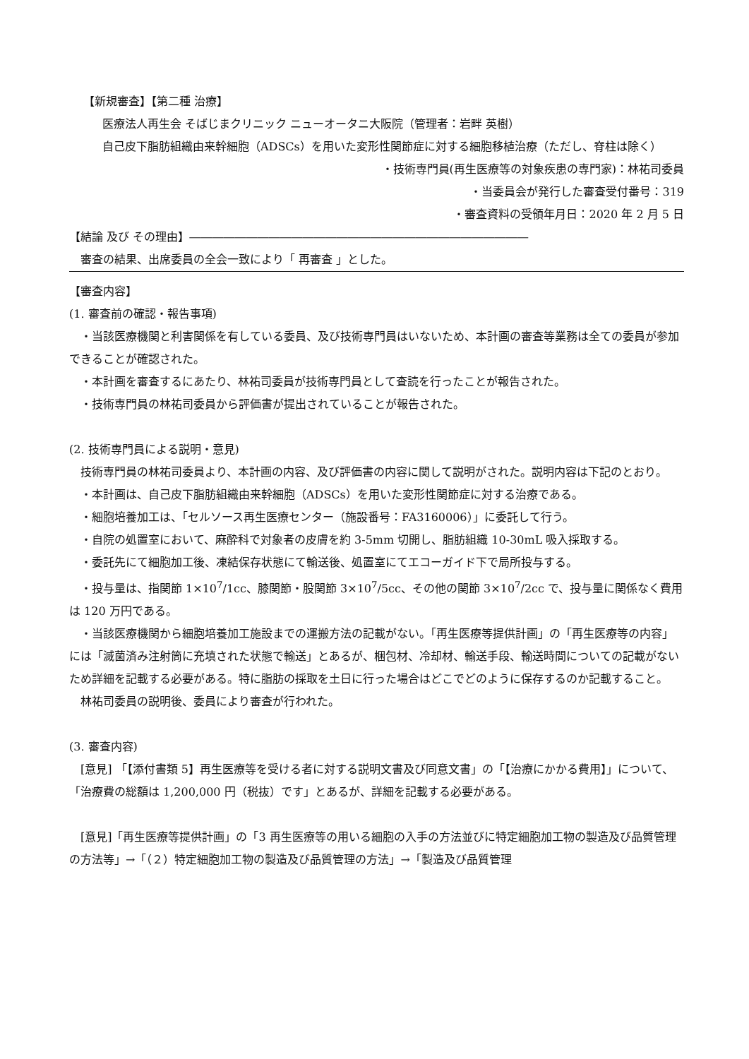【新規審査】【第二種 治療】
医療法人再生会 そばじまクリニック ニューオータニ大阪院（管理者：岩畔 英樹）
自己皮下脂肪組織由来幹細胞（ADSCs）を用いた変形性関節症に対する細胞移植治療（ただし、脊柱は除く）
・技術専門員(再生医療等の対象疾患の専門家)：林祐司委員
・当委員会が発行した審査受付番号：319
・審査資料の受領年月日：2020 年 2 月 5 日
【結論 及び その理由】――――――――――――――――――――――――――――――
審査の結果、出席委員の全会一致により「 再審査 」とした。
【審査内容】
(1. 審査前の確認・報告事項)
・当該医療機関と利害関係を有している委員、及び技術専門員はいないため、本計画の審査等業務は全ての委員が参加できることが確認された。
・本計画を審査するにあたり、林祐司委員が技術専門員として査読を行ったことが報告された。
・技術専門員の林祐司委員から評価書が提出されていることが報告された。
(2. 技術専門員による説明・意見)
技術専門員の林祐司委員より、本計画の内容、及び評価書の内容に関して説明がされた。説明内容は下記のとおり。
・本計画は、自己皮下脂肪組織由来幹細胞（ADSCs）を用いた変形性関節症に対する治療である。
・細胞培養加工は、「セルソース再生医療センター（施設番号：FA3160006）」に委託して行う。
・自院の処置室において、麻酔科で対象者の皮膚を約 3-5mm 切開し、脂肪組織 10-30mL 吸入採取する。
・委託先にて細胞加工後、凍結保存状態にて輸送後、処置室にてエコーガイド下で局所投与する。
・投与量は、指関節 1×10<sup>7</sup>/1cc、膝関節・股関節 3×10<sup>7</sup>/5cc、その他の関節 3×10<sup>7</sup>/2cc で、投与量に関係なく費用は 120 万円である。
・当該医療機関から細胞培養加工施設までの運搬方法の記載がない。「再生医療等提供計画」の「再生医療等の内容」には「滅菌済み注射筒に充填された状態で輸送」とあるが、梱包材、冷却材、輸送手段、輸送時間についての記載がないため詳細を記載する必要がある。特に脂肪の採取を土日に行った場合はどこでどのように保存するのか記載すること。
林祐司委員の説明後、委員により審査が行われた。
(3. 審査内容)
[意見] 「【添付書類 5】再生医療等を受ける者に対する説明文書及び同意文書」の「【治療にかかる費用】」について、「治療費の総額は 1,200,000 円（税抜）です」とあるが、詳細を記載する必要がある。
[意見]「再生医療等提供計画」の「3 再生医療等の用いる細胞の入手の方法並びに特定細胞加工物の製造及び品質管理の方法等」→「（２）特定細胞加工物の製造及び品質管理の方法」→「製造及び品質管理